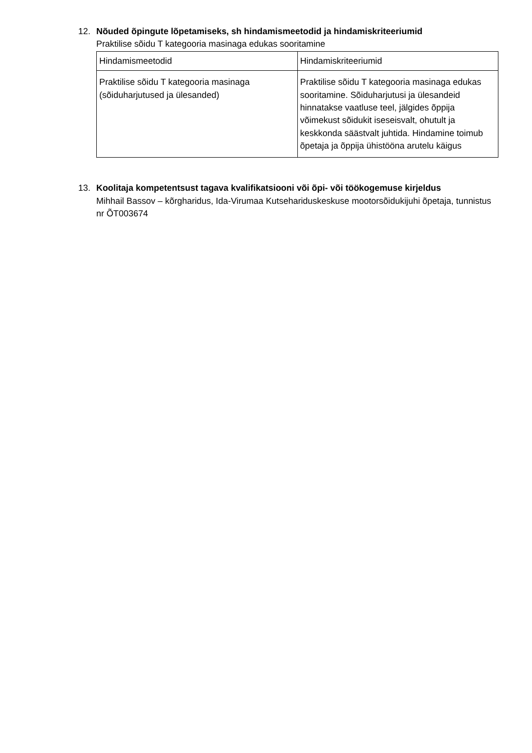12. Nõuded õpingute lõpetamiseks, sh hindamismeetodid ja hindamiskriteeriumid
Praktilise sõidu T kategooria masinaga edukas sooritamine
| Hindamismeetodid | Hindamiskriteeriumid |
| --- | --- |
| Praktilise sõidu T kategooria masinaga (sõiduharjutused ja ülesanded) | Praktilise sõidu T kategooria masinaga edukas sooritamine. Sõiduharjutusi ja ülesandeid hinnatakse vaatluse teel, jälgides õppija võimekust sõidukit iseseisvalt, ohutult ja keskkonda säästvalt juhtida. Hindamine toimub õpetaja ja õppija ühistööna arutelu käigus |
13. Koolitaja kompetentsust tagava kvalifikatsiooni või õpi- või töökogemuse kirjeldus
Mihhail Bassov – kõrgharidus, Ida-Virumaa Kutsehariduskeskuse mootorsõidukijuhi õpetaja, tunnistus nr ÕT003674